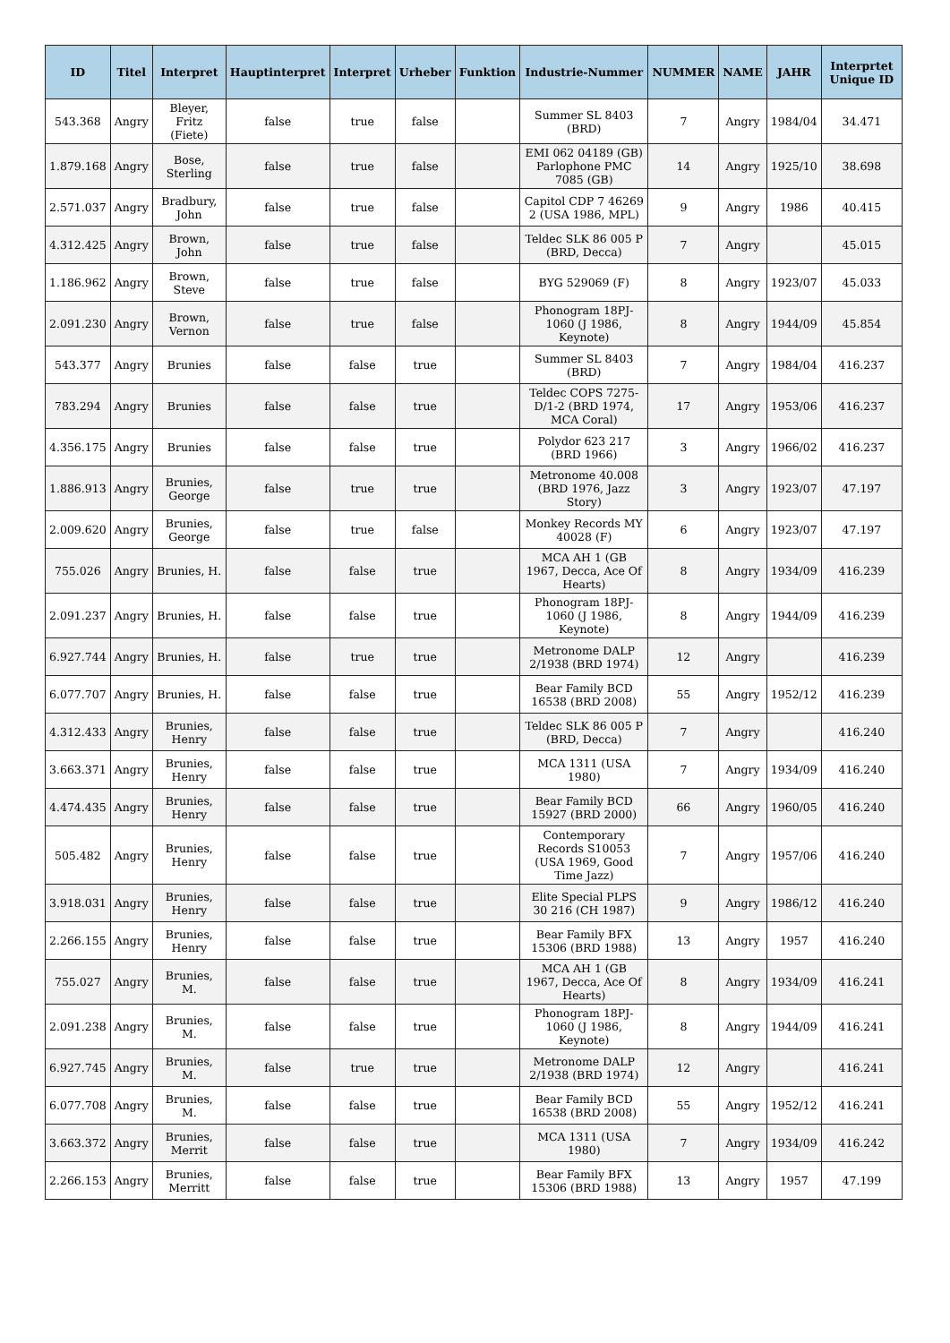| ID | Titel | Interpret | Hauptinterpret | Interpret | Urheber | Funktion | Industrie-Nummer | NUMMER | NAME | JAHR | Interprtet Unique ID |
| --- | --- | --- | --- | --- | --- | --- | --- | --- | --- | --- | --- |
| 543.368 | Angry | Bleyer, Fritz (Fiete) | false | true | false | | Summer SL 8403 (BRD) | 7 | Angry | 1984/04 | 34.471 |
| 1.879.168 | Angry | Bose, Sterling | false | true | false | | EMI 062 04189 (GB) Parlophone PMC 7085 (GB) | 14 | Angry | 1925/10 | 38.698 |
| 2.571.037 | Angry | Bradbury, John | false | true | false | | Capitol CDP 7 46269 2 (USA 1986, MPL) | 9 | Angry | 1986 | 40.415 |
| 4.312.425 | Angry | Brown, John | false | true | false | | Teldec SLK 86 005 P (BRD, Decca) | 7 | Angry | | 45.015 |
| 1.186.962 | Angry | Brown, Steve | false | true | false | | BYG 529069 (F) | 8 | Angry | 1923/07 | 45.033 |
| 2.091.230 | Angry | Brown, Vernon | false | true | false | | Phonogram 18PJ-1060 (J 1986, Keynote) | 8 | Angry | 1944/09 | 45.854 |
| 543.377 | Angry | Brunies | false | false | true | | Summer SL 8403 (BRD) | 7 | Angry | 1984/04 | 416.237 |
| 783.294 | Angry | Brunies | false | false | true | | Teldec COPS 7275-D/1-2 (BRD 1974, MCA Coral) | 17 | Angry | 1953/06 | 416.237 |
| 4.356.175 | Angry | Brunies | false | false | true | | Polydor 623 217 (BRD 1966) | 3 | Angry | 1966/02 | 416.237 |
| 1.886.913 | Angry | Brunies, George | false | true | true | | Metronome 40.008 (BRD 1976, Jazz Story) | 3 | Angry | 1923/07 | 47.197 |
| 2.009.620 | Angry | Brunies, George | false | true | false | | Monkey Records MY 40028 (F) | 6 | Angry | 1923/07 | 47.197 |
| 755.026 | Angry | Brunies, H. | false | false | true | | MCA AH 1 (GB 1967, Decca, Ace Of Hearts) | 8 | Angry | 1934/09 | 416.239 |
| 2.091.237 | Angry | Brunies, H. | false | false | true | | Phonogram 18PJ-1060 (J 1986, Keynote) | 8 | Angry | 1944/09 | 416.239 |
| 6.927.744 | Angry | Brunies, H. | false | true | true | | Metronome DALP 2/1938 (BRD 1974) | 12 | Angry | | 416.239 |
| 6.077.707 | Angry | Brunies, H. | false | false | true | | Bear Family BCD 16538 (BRD 2008) | 55 | Angry | 1952/12 | 416.239 |
| 4.312.433 | Angry | Brunies, Henry | false | false | true | | Teldec SLK 86 005 P (BRD, Decca) | 7 | Angry | | 416.240 |
| 3.663.371 | Angry | Brunies, Henry | false | false | true | | MCA 1311 (USA 1980) | 7 | Angry | 1934/09 | 416.240 |
| 4.474.435 | Angry | Brunies, Henry | false | false | true | | Bear Family BCD 15927 (BRD 2000) | 66 | Angry | 1960/05 | 416.240 |
| 505.482 | Angry | Brunies, Henry | false | false | true | | Contemporary Records S10053 (USA 1969, Good Time Jazz) | 7 | Angry | 1957/06 | 416.240 |
| 3.918.031 | Angry | Brunies, Henry | false | false | true | | Elite Special PLPS 30 216 (CH 1987) | 9 | Angry | 1986/12 | 416.240 |
| 2.266.155 | Angry | Brunies, Henry | false | false | true | | Bear Family BFX 15306 (BRD 1988) | 13 | Angry | 1957 | 416.240 |
| 755.027 | Angry | Brunies, M. | false | false | true | | MCA AH 1 (GB 1967, Decca, Ace Of Hearts) | 8 | Angry | 1934/09 | 416.241 |
| 2.091.238 | Angry | Brunies, M. | false | false | true | | Phonogram 18PJ-1060 (J 1986, Keynote) | 8 | Angry | 1944/09 | 416.241 |
| 6.927.745 | Angry | Brunies, M. | false | true | true | | Metronome DALP 2/1938 (BRD 1974) | 12 | Angry | | 416.241 |
| 6.077.708 | Angry | Brunies, M. | false | false | true | | Bear Family BCD 16538 (BRD 2008) | 55 | Angry | 1952/12 | 416.241 |
| 3.663.372 | Angry | Brunies, Merrit | false | false | true | | MCA 1311 (USA 1980) | 7 | Angry | 1934/09 | 416.242 |
| 2.266.153 | Angry | Brunies, Merritt | false | false | true | | Bear Family BFX 15306 (BRD 1988) | 13 | Angry | 1957 | 47.199 |